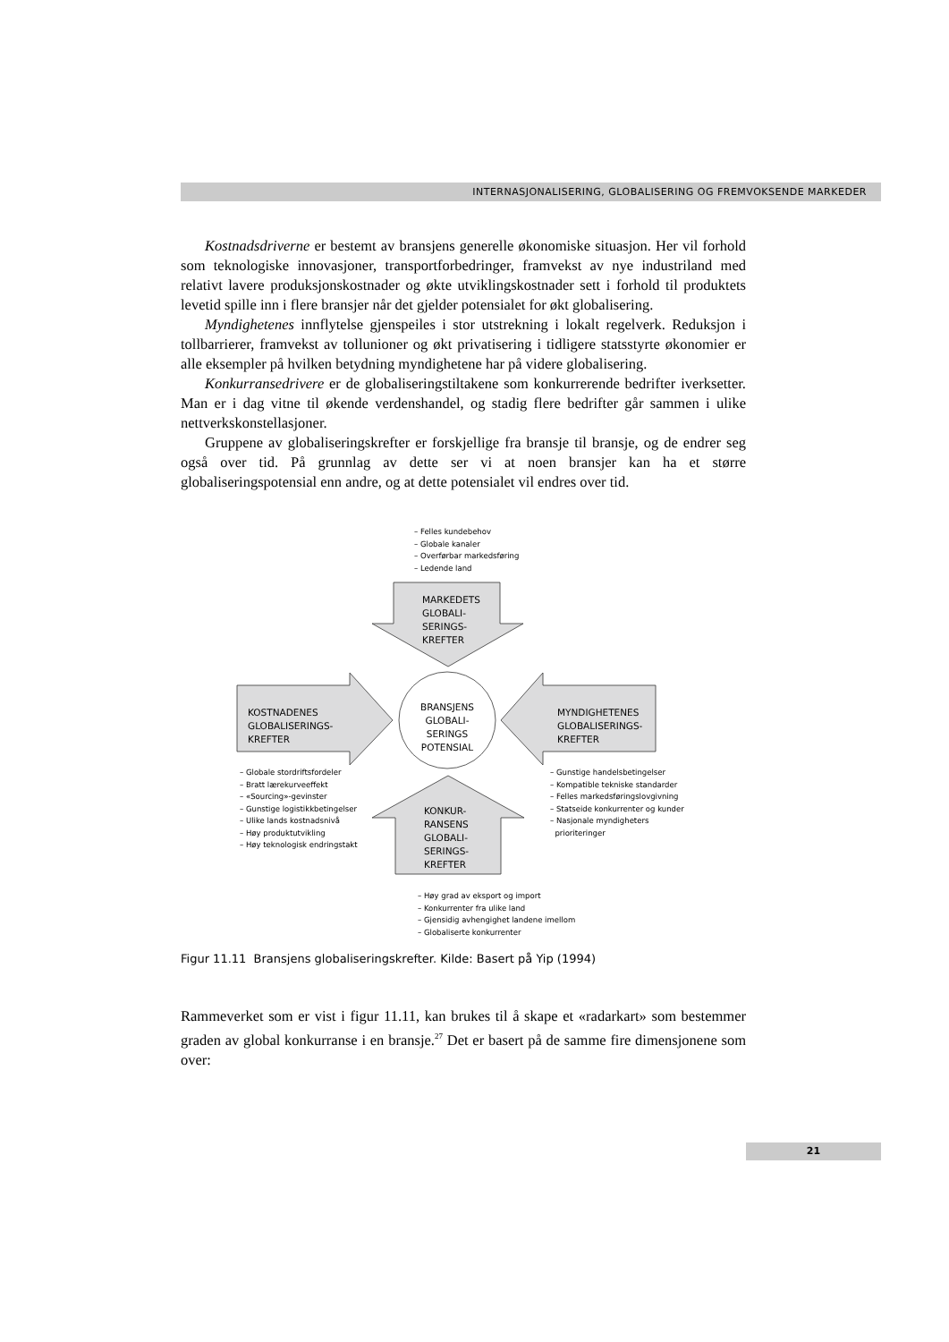INTERNASJONALISERING, GLOBALISERING OG FREMVOKSENDE MARKEDER
Kostnadsdriverne er bestemt av bransjens generelle økonomiske situasjon. Her vil forhold som teknologiske innovasjoner, transportforbedringer, framvekst av nye industriland med relativt lavere produksjonskostnader og økte utviklingskostnader sett i forhold til produktets levetid spille inn i flere bransjer når det gjelder potensialet for økt globalisering.
Myndighetenes innflytelse gjenspeiles i stor utstrekning i lokalt regelverk. Reduksjon i tollbarrierer, framvekst av tollunioner og økt privatisering i tidligere statsstyrte økonomier er alle eksempler på hvilken betydning myndighetene har på videre globalisering.
Konkurransedrivere er de globaliseringstiltakene som konkurrerende bedrifter iverksetter. Man er i dag vitne til økende verdenshandel, og stadig flere bedrifter går sammen i ulike nettverkskonstellasjoner.
Gruppene av globaliseringskrefter er forskjellige fra bransje til bransje, og de endrer seg også over tid. På grunnlag av dette ser vi at noen bransjer kan ha et større globaliseringspotensial enn andre, og at dette potensialet vil endres over tid.
– Felles kundebehov
– Globale kanaler
– Overførbar markedsføring
– Ledende land
MARKEDETS
GLOBALI-
SERINGS-
KREFTER
KOSTNADENES
GLOBALISERINGS-
KREFTER
BRANSJENS
GLOBALI-
SERINGS
POTENSIAL
MYNDIGHETENES
GLOBALISERINGS-
KREFTER
– Globale stordriftsfordeler
– Bratt lærekurveeffekt
– «Sourcing»-gevinster
– Gunstige logistikkbetingelser
– Ulike lands kostnadsnivå
– Høy produktutvikling
– Høy teknologisk endringstakt
KONKUR-
RANSENS
GLOBALI-
SERINGS-
KREFTER
– Gunstige handelsbetingelser
– Kompatible tekniske standarder
– Felles markedsføringslovgivning
– Statseide konkurrenter og kunder
– Nasjonale myndigheters
prioriteringer
– Høy grad av eksport og import
– Konkurrenter fra ulike land
– Gjensidig avhengighet landene imellom
– Globaliserte konkurrenter
Figur 11.11 Bransjens globaliseringskrefter. Kilde: Basert på Yip (1994)
Rammeverket som er vist i figur 11.11, kan brukes til å skape et «radarkart» som bestemmer graden av global konkurranse i en bransje.<sup>27</sup> Det er basert på de samme fire dimensjonene som over:
21